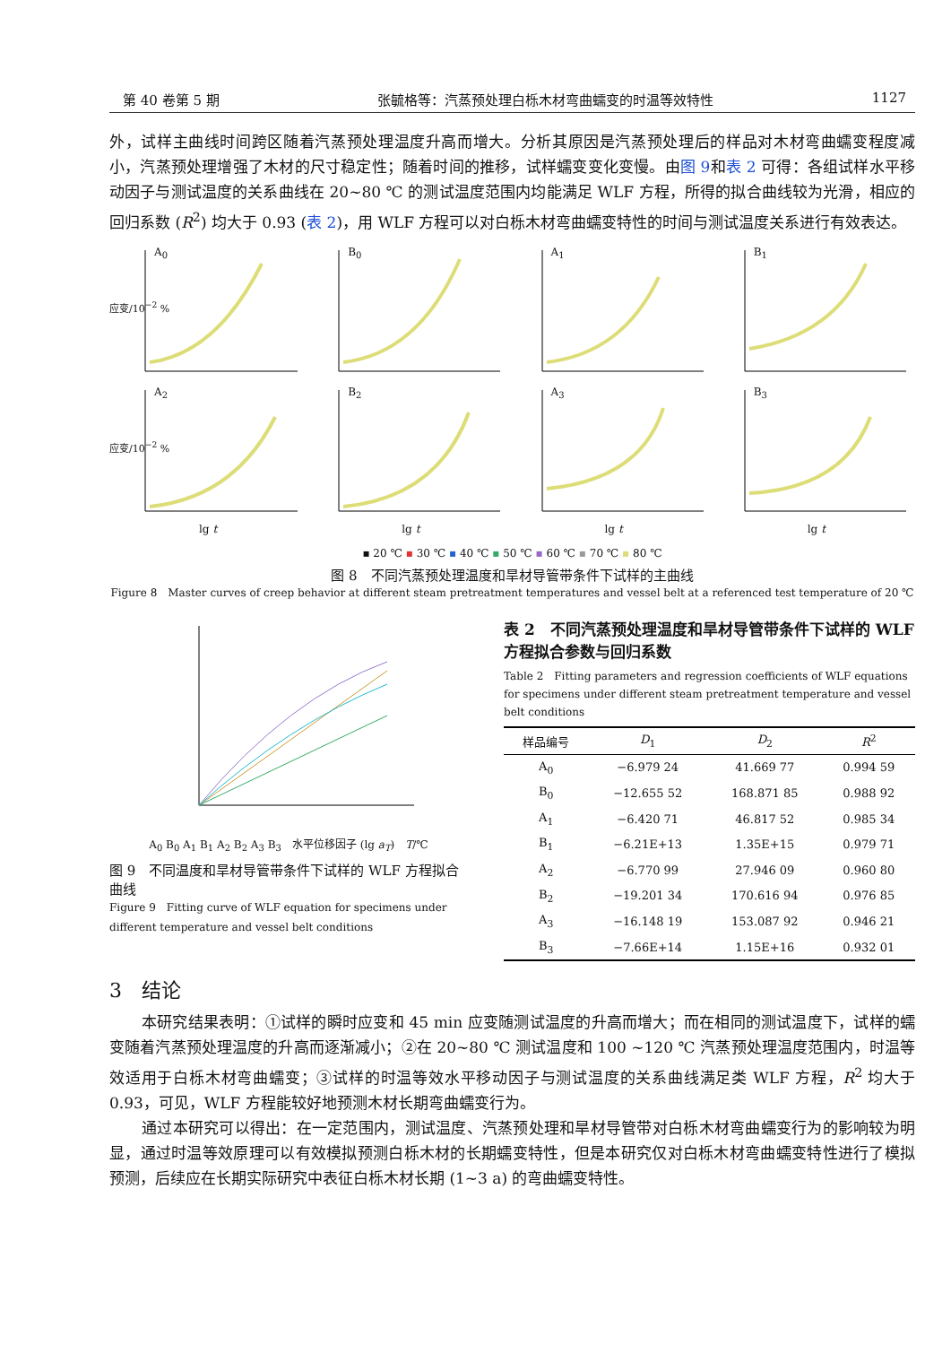第 40 卷第 5 期 张毓格等：汽蒸预处理白栎木材弯曲蠕变的时温等效特性 1127
外，试样主曲线时间跨区随着汽蒸预处理温度升高而增大。分析其原因是汽蒸预处理后的样品对木材弯曲蠕变程度减小，汽蒸预处理增强了木材的尺寸稳定性；随着时间的推移，试样蠕变变化变慢。由图 9和表 2 可得：各组试样水平移动因子与测试温度的关系曲线在 20~80 ℃ 的测试温度范围内均能满足 WLF 方程，所得的拟合曲线较为光滑，相应的回归系数 (R<sup>2</sup>) 均大于 0.93 (表 2)，用 WLF 方程可以对白栎木材弯曲蠕变特性的时间与测试温度关系进行有效表达。
A<sub>0</sub>
应变/10<sup>−2</sup> %
B<sub>0</sub>
A<sub>1</sub>
B<sub>1</sub>
A<sub>2</sub>
应变/10<sup>−2</sup> %
lg t
B<sub>2</sub>
lg t
A<sub>3</sub>
lg t
B<sub>3</sub>
lg t
▪ 20 ℃ ▪ 30 ℃ ▪ 40 ℃ ▪ 50 ℃ ▪ 60 ℃ ▪ 70 ℃ ▪ 80 ℃
图 8　不同汽蒸预处理温度和旱材导管带条件下试样的主曲线
Figure 8　Master curves of creep behavior at different steam pretreatment temperatures and vessel belt at a referenced test temperature of 20 ℃
A<sub>0</sub> B<sub>0</sub> A<sub>1</sub> B<sub>1</sub> A<sub>2</sub> B<sub>2</sub> A<sub>3</sub> B<sub>3</sub>　水平位移因子 (lg a<sub>T</sub>)　T/℃
图 9　不同温度和旱材导管带条件下试样的 WLF 方程拟合曲线
Figure 9　Fitting curve of WLF equation for specimens under different temperature and vessel belt conditions
表 2　不同汽蒸预处理温度和旱材导管带条件下试样的 WLF 方程拟合参数与回归系数
Table 2　Fitting parameters and regression coefficients of WLF equations for specimens under different steam pretreatment temperature and vessel belt conditions
| 样品编号 | D<sub>1</sub> | D<sub>2</sub> | R<sup>2</sup> |
| --- | --- | --- | --- |
| A<sub>0</sub> | −6.979 24 | 41.669 77 | 0.994 59 |
| B<sub>0</sub> | −12.655 52 | 168.871 85 | 0.988 92 |
| A<sub>1</sub> | −6.420 71 | 46.817 52 | 0.985 34 |
| B<sub>1</sub> | −6.21E+13 | 1.35E+15 | 0.979 71 |
| A<sub>2</sub> | −6.770 99 | 27.946 09 | 0.960 80 |
| B<sub>2</sub> | −19.201 34 | 170.616 94 | 0.976 85 |
| A<sub>3</sub> | −16.148 19 | 153.087 92 | 0.946 21 |
| B<sub>3</sub> | −7.66E+14 | 1.15E+16 | 0.932 01 |
3　结论
本研究结果表明：①试样的瞬时应变和 45 min 应变随测试温度的升高而增大；而在相同的测试温度下，试样的蠕变随着汽蒸预处理温度的升高而逐渐减小；②在 20~80 ℃ 测试温度和 100 ~120 ℃ 汽蒸预处理温度范围内，时温等效适用于白栎木材弯曲蠕变；③试样的时温等效水平移动因子与测试温度的关系曲线满足类 WLF 方程，R<sup>2</sup> 均大于 0.93，可见，WLF 方程能较好地预测木材长期弯曲蠕变行为。
通过本研究可以得出：在一定范围内，测试温度、汽蒸预处理和旱材导管带对白栎木材弯曲蠕变行为的影响较为明显，通过时温等效原理可以有效模拟预测白栎木材的长期蠕变特性，但是本研究仅对白栎木材弯曲蠕变特性进行了模拟预测，后续应在长期实际研究中表征白栎木材长期 (1~3 a) 的弯曲蠕变特性。